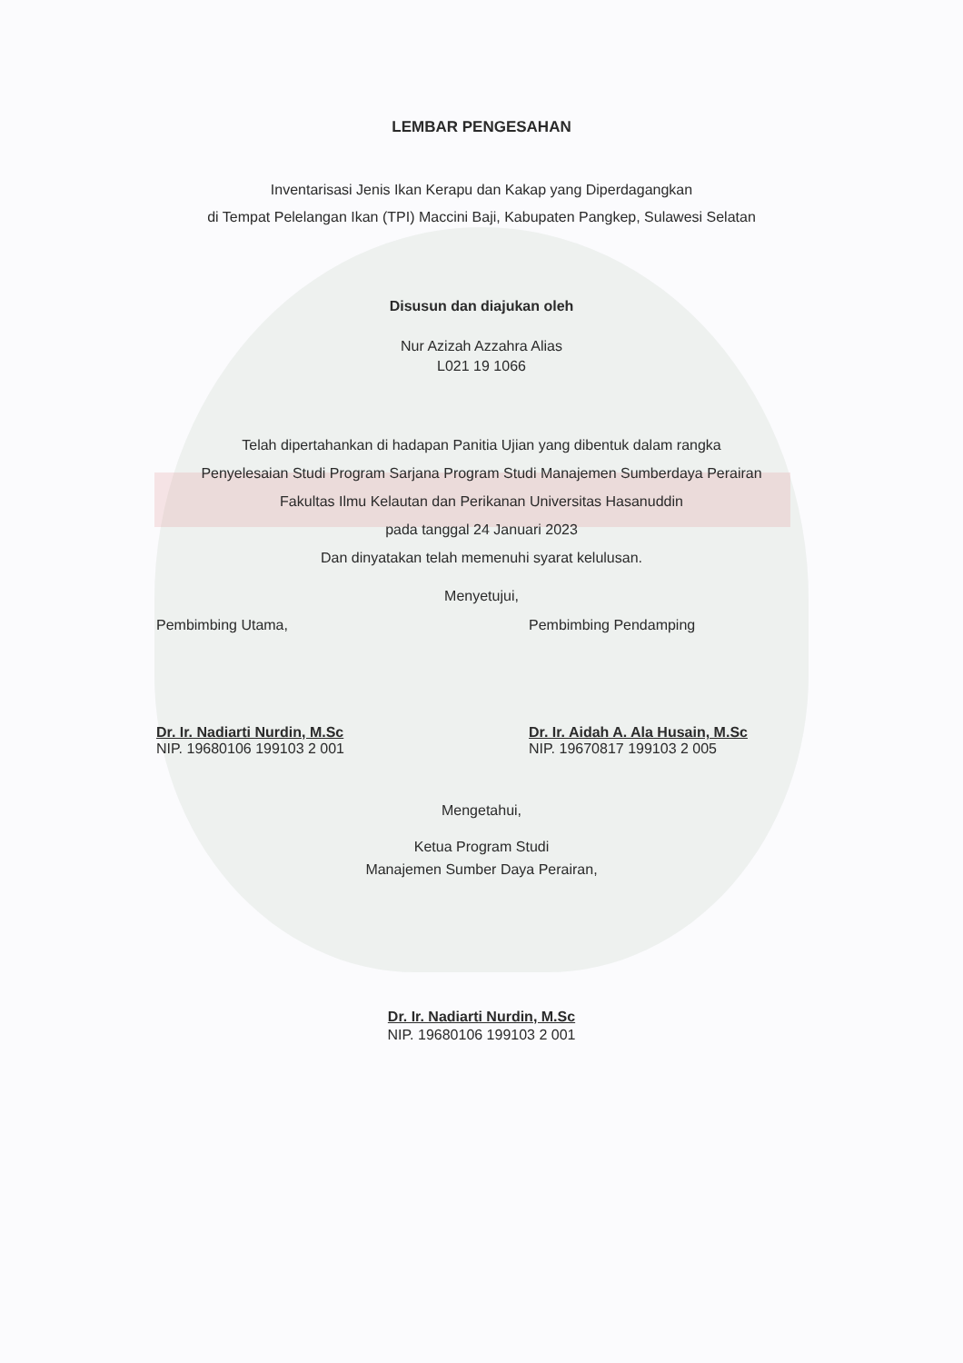LEMBAR PENGESAHAN
Inventarisasi Jenis Ikan Kerapu dan Kakap yang Diperdagangkan
di Tempat Pelelangan Ikan (TPI) Maccini Baji, Kabupaten Pangkep, Sulawesi Selatan
Disusun dan diajukan oleh
Nur Azizah Azzahra Alias
L021 19 1066
Telah dipertahankan di hadapan Panitia Ujian yang dibentuk dalam rangka
Penyelesaian Studi Program Sarjana Program Studi Manajemen Sumberdaya Perairan
Fakultas Ilmu Kelautan dan Perikanan Universitas Hasanuddin
pada tanggal 24 Januari 2023
Dan dinyatakan telah memenuhi syarat kelulusan.
Menyetujui,
Pembimbing Utama,
Dr. Ir. Nadiarti Nurdin, M.Sc
NIP. 19680106 199103 2 001
Pembimbing Pendamping
Dr. Ir. Aidah A. Ala Husain, M.Sc
NIP. 19670817 199103 2 005
Mengetahui,
Ketua Program Studi
Manajemen Sumber Daya Perairan,
Dr. Ir. Nadiarti Nurdin, M.Sc
NIP. 19680106 199103 2 001